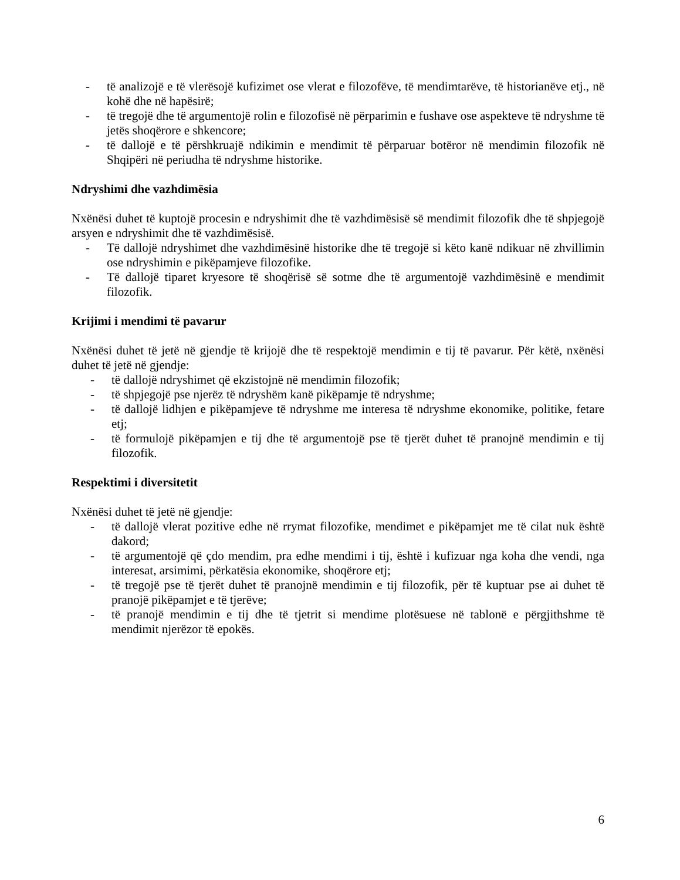- të analizojë e të vlerësojë kufizimet ose vlerat e filozofëve, të mendimtarëve, të historianëve etj., në kohë dhe në hapësirë;
- të tregojë dhe të argumentojë rolin e filozofisë në përparimin e fushave ose aspekteve të ndryshme të jetës shoqërore e shkencore;
- të dallojë e të përshkruajë ndikimin e mendimit të përparuar botëror në mendimin filozofik në Shqipëri në periudha të ndryshme historike.
Ndryshimi dhe vazhdimësia
Nxënësi duhet të kuptojë procesin e ndryshimit dhe të vazhdimësisë së mendimit filozofik dhe të shpjegojë arsyen e ndryshimit dhe të vazhdimësisë.
- Të dallojë ndryshimet dhe vazhdimësinë historike dhe të tregojë si këto kanë ndikuar në zhvillimin ose ndryshimin e pikëpamjeve filozofike.
- Të dallojë tiparet kryesore të shoqërisë së sotme dhe të argumentojë vazhdimësinë e mendimit filozofik.
Krijimi i mendimi të pavarur
Nxënësi duhet të jetë në gjendje të krijojë dhe të respektojë mendimin e tij të pavarur. Për këtë, nxënësi duhet të jetë në gjendje:
- të dallojë ndryshimet që ekzistojnë në mendimin filozofik;
- të shpjegojë pse njerëz të ndryshëm kanë pikëpamje të ndryshme;
- të dallojë lidhjen e pikëpamjeve të ndryshme me interesa të ndryshme ekonomike, politike, fetare etj;
- të formulojë pikëpamjen e tij dhe të argumentojë pse të tjerët duhet të pranojnë mendimin e tij filozofik.
Respektimi i diversitetit
Nxënësi duhet të jetë në gjendje:
- të dallojë vlerat pozitive edhe në rrymat filozofike, mendimet e pikëpamjet me të cilat nuk është dakord;
- të argumentojë që çdo mendim, pra edhe mendimi i tij, është i kufizuar nga koha dhe vendi, nga interesat, arsimimi, përkatësia ekonomike, shoqërore etj;
- të tregojë pse të tjerët duhet të pranojnë mendimin e tij filozofik, për të kuptuar pse ai duhet të pranojë pikëpamjet e të tjerëve;
- të pranojë mendimin e tij dhe të tjetrit si mendime plotësuese në tablonë e përgjithshme të mendimit njerëzor të epokës.
6